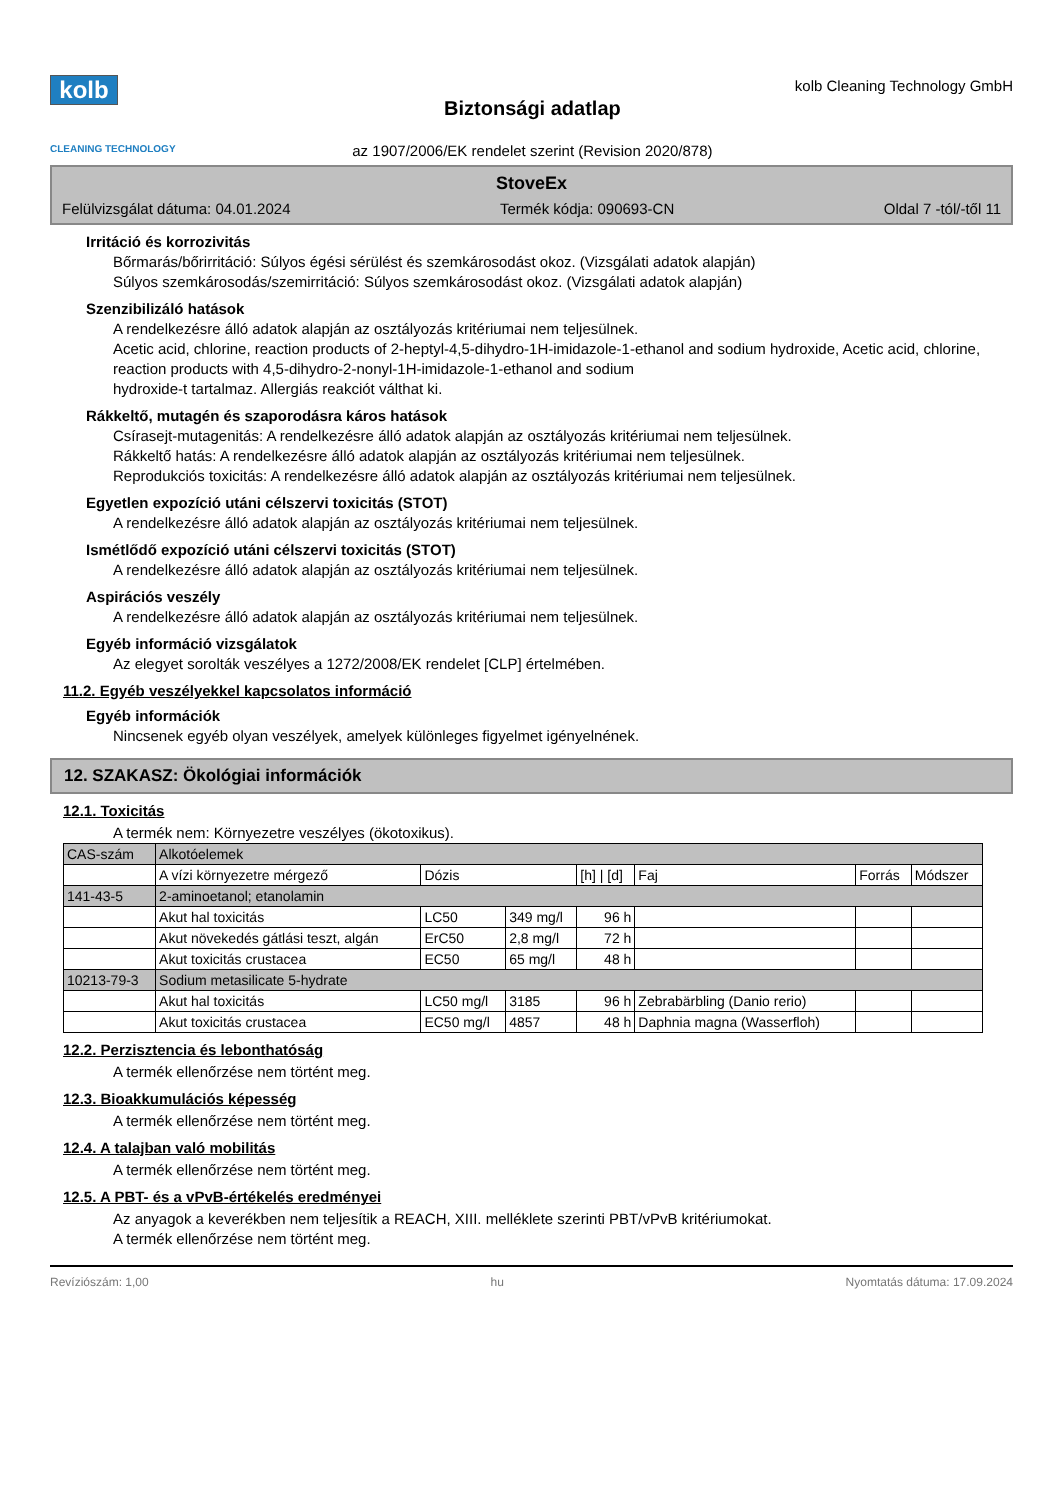kolb
CLEANING TECHNOLOGY
Biztonsági adatlap
az 1907/2006/EK rendelet szerint (Revision 2020/878)
kolb Cleaning Technology GmbH
StoveEx
Felülvizsgálat dátuma: 04.01.2024 Termék kódja: 090693-CN Oldal 7 -tól/-től 11
Irritáció és korrozivitás
Bőrmarás/bőrirritáció: Súlyos égési sérülést és szemkárosodást okoz. (Vizsgálati adatok alapján)
Súlyos szemkárosodás/szemirritáció: Súlyos szemkárosodást okoz. (Vizsgálati adatok alapján)
Szenzibilizáló hatások
A rendelkezésre álló adatok alapján az osztályozás kritériumai nem teljesülnek.
Acetic acid, chlorine, reaction products of 2-heptyl-4,5-dihydro-1H-imidazole-1-ethanol and sodium hydroxide, Acetic acid, chlorine, reaction products with 4,5-dihydro-2-nonyl-1H-imidazole-1-ethanol and sodium
hydroxide-t tartalmaz. Allergiás reakciót válthat ki.
Rákkeltő, mutagén és szaporodásra káros hatások
Csírasejt-mutagenitás: A rendelkezésre álló adatok alapján az osztályozás kritériumai nem teljesülnek.
Rákkeltő hatás: A rendelkezésre álló adatok alapján az osztályozás kritériumai nem teljesülnek.
Reprodukciós toxicitás: A rendelkezésre álló adatok alapján az osztályozás kritériumai nem teljesülnek.
Egyetlen expozíció utáni célszervi toxicitás (STOT)
A rendelkezésre álló adatok alapján az osztályozás kritériumai nem teljesülnek.
Ismétlődő expozíció utáni célszervi toxicitás (STOT)
A rendelkezésre álló adatok alapján az osztályozás kritériumai nem teljesülnek.
Aspirációs veszély
A rendelkezésre álló adatok alapján az osztályozás kritériumai nem teljesülnek.
Egyéb információ vizsgálatok
Az elegyet sorolták veszélyes a 1272/2008/EK rendelet [CLP] értelmében.
11.2. Egyéb veszélyekkel kapcsolatos információ
Egyéb információk
Nincsenek egyéb olyan veszélyek, amelyek különleges figyelmet igényelnének.
12. SZAKASZ: Ökológiai információk
12.1. Toxicitás
A termék nem: Környezetre veszélyes (ökotoxikus).
| CAS-szám | Alkotóelemek | | | | | | |
| --- | --- | --- | --- | --- | --- | --- | --- |
| | A vízi környezetre mérgező | Dózis | | [h] / [d] | Faj | Forrás | Módszer |
| 141-43-5 | 2-aminoetanol; etanolamin | | | | | | |
| | Akut hal toxicitás | LC50 | 349 mg/l | 96 h | | | |
| | Akut növekedés gátlási teszt, algán | ErC50 | 2,8 mg/l | 72 h | | | |
| | Akut toxicitás crustacea | EC50 | 65 mg/l | 48 h | | | |
| 10213-79-3 | Sodium metasilicate 5-hydrate | | | | | | |
| | Akut hal toxicitás | LC50 mg/l | 3185 | 96 h | Zebrabärbling (Danio rerio) | | |
| | Akut toxicitás crustacea | EC50 mg/l | 4857 | 48 h | Daphnia magna (Wasserfloh) | | |
12.2. Perzisztencia és lebonthatóság
A termék ellenőrzése nem történt meg.
12.3. Bioakkumulációs képesség
A termék ellenőrzése nem történt meg.
12.4. A talajban való mobilitás
A termék ellenőrzése nem történt meg.
12.5. A PBT- és a vPvB-értékelés eredményei
Az anyagok a keverékben nem teljesítik a REACH, XIII. melléklete szerinti PBT/vPvB kritériumokat.
A termék ellenőrzése nem történt meg.
Revíziószám: 1,00 hu Nyomtatás dátuma: 17.09.2024